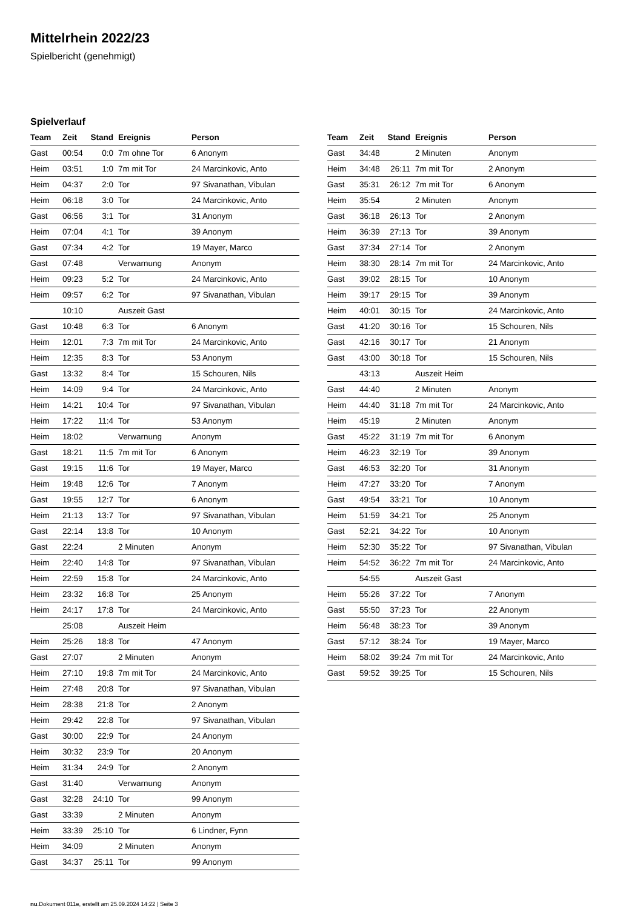Mittelrhein 2022/23
Spielbericht (genehmigt)
Spielverlauf
| Team | Zeit | Stand | Ereignis | Person |
| --- | --- | --- | --- | --- |
| Gast | 00:54 | 0:0 | 7m ohne Tor | 6 Anonym |
| Heim | 03:51 | 1:0 | 7m mit Tor | 24 Marcinkovic, Anto |
| Heim | 04:37 | 2:0 | Tor | 97 Sivanathan, Vibulan |
| Heim | 06:18 | 3:0 | Tor | 24 Marcinkovic, Anto |
| Gast | 06:56 | 3:1 | Tor | 31 Anonym |
| Heim | 07:04 | 4:1 | Tor | 39 Anonym |
| Gast | 07:34 | 4:2 | Tor | 19 Mayer, Marco |
| Gast | 07:48 | | Verwarnung | Anonym |
| Heim | 09:23 | 5:2 | Tor | 24 Marcinkovic, Anto |
| Heim | 09:57 | 6:2 | Tor | 97 Sivanathan, Vibulan |
| | 10:10 | | Auszeit Gast | |
| Gast | 10:48 | 6:3 | Tor | 6 Anonym |
| Heim | 12:01 | 7:3 | 7m mit Tor | 24 Marcinkovic, Anto |
| Heim | 12:35 | 8:3 | Tor | 53 Anonym |
| Gast | 13:32 | 8:4 | Tor | 15 Schouren, Nils |
| Heim | 14:09 | 9:4 | Tor | 24 Marcinkovic, Anto |
| Heim | 14:21 | 10:4 | Tor | 97 Sivanathan, Vibulan |
| Heim | 17:22 | 11:4 | Tor | 53 Anonym |
| Heim | 18:02 | | Verwarnung | Anonym |
| Gast | 18:21 | 11:5 | 7m mit Tor | 6 Anonym |
| Gast | 19:15 | 11:6 | Tor | 19 Mayer, Marco |
| Heim | 19:48 | 12:6 | Tor | 7 Anonym |
| Gast | 19:55 | 12:7 | Tor | 6 Anonym |
| Heim | 21:13 | 13:7 | Tor | 97 Sivanathan, Vibulan |
| Gast | 22:14 | 13:8 | Tor | 10 Anonym |
| Gast | 22:24 | | 2 Minuten | Anonym |
| Heim | 22:40 | 14:8 | Tor | 97 Sivanathan, Vibulan |
| Heim | 22:59 | 15:8 | Tor | 24 Marcinkovic, Anto |
| Heim | 23:32 | 16:8 | Tor | 25 Anonym |
| Heim | 24:17 | 17:8 | Tor | 24 Marcinkovic, Anto |
| | 25:08 | | Auszeit Heim | |
| Heim | 25:26 | 18:8 | Tor | 47 Anonym |
| Gast | 27:07 | | 2 Minuten | Anonym |
| Heim | 27:10 | 19:8 | 7m mit Tor | 24 Marcinkovic, Anto |
| Heim | 27:48 | 20:8 | Tor | 97 Sivanathan, Vibulan |
| Heim | 28:38 | 21:8 | Tor | 2 Anonym |
| Heim | 29:42 | 22:8 | Tor | 97 Sivanathan, Vibulan |
| Gast | 30:00 | 22:9 | Tor | 24 Anonym |
| Heim | 30:32 | 23:9 | Tor | 20 Anonym |
| Heim | 31:34 | 24:9 | Tor | 2 Anonym |
| Gast | 31:40 | | Verwarnung | Anonym |
| Gast | 32:28 | 24:10 | Tor | 99 Anonym |
| Gast | 33:39 | | 2 Minuten | Anonym |
| Heim | 33:39 | 25:10 | Tor | 6 Lindner, Fynn |
| Heim | 34:09 | | 2 Minuten | Anonym |
| Gast | 34:37 | 25:11 | Tor | 99 Anonym |
| Team | Zeit | Stand | Ereignis | Person |
| --- | --- | --- | --- | --- |
| Gast | 34:48 | | 2 Minuten | Anonym |
| Heim | 34:48 | 26:11 | 7m mit Tor | 2 Anonym |
| Gast | 35:31 | 26:12 | 7m mit Tor | 6 Anonym |
| Heim | 35:54 | | 2 Minuten | Anonym |
| Gast | 36:18 | 26:13 | Tor | 2 Anonym |
| Heim | 36:39 | 27:13 | Tor | 39 Anonym |
| Gast | 37:34 | 27:14 | Tor | 2 Anonym |
| Heim | 38:30 | 28:14 | 7m mit Tor | 24 Marcinkovic, Anto |
| Gast | 39:02 | 28:15 | Tor | 10 Anonym |
| Heim | 39:17 | 29:15 | Tor | 39 Anonym |
| Heim | 40:01 | 30:15 | Tor | 24 Marcinkovic, Anto |
| Gast | 41:20 | 30:16 | Tor | 15 Schouren, Nils |
| Gast | 42:16 | 30:17 | Tor | 21 Anonym |
| Gast | 43:00 | 30:18 | Tor | 15 Schouren, Nils |
| | 43:13 | | Auszeit Heim | |
| Gast | 44:40 | | 2 Minuten | Anonym |
| Heim | 44:40 | 31:18 | 7m mit Tor | 24 Marcinkovic, Anto |
| Heim | 45:19 | | 2 Minuten | Anonym |
| Gast | 45:22 | 31:19 | 7m mit Tor | 6 Anonym |
| Heim | 46:23 | 32:19 | Tor | 39 Anonym |
| Gast | 46:53 | 32:20 | Tor | 31 Anonym |
| Heim | 47:27 | 33:20 | Tor | 7 Anonym |
| Gast | 49:54 | 33:21 | Tor | 10 Anonym |
| Heim | 51:59 | 34:21 | Tor | 25 Anonym |
| Gast | 52:21 | 34:22 | Tor | 10 Anonym |
| Heim | 52:30 | 35:22 | Tor | 97 Sivanathan, Vibulan |
| Heim | 54:52 | 36:22 | 7m mit Tor | 24 Marcinkovic, Anto |
| | 54:55 | | Auszeit Gast | |
| Heim | 55:26 | 37:22 | Tor | 7 Anonym |
| Gast | 55:50 | 37:23 | Tor | 22 Anonym |
| Heim | 56:48 | 38:23 | Tor | 39 Anonym |
| Gast | 57:12 | 38:24 | Tor | 19 Mayer, Marco |
| Heim | 58:02 | 39:24 | 7m mit Tor | 24 Marcinkovic, Anto |
| Gast | 59:52 | 39:25 | Tor | 15 Schouren, Nils |
nu.Dokument 011e, erstellt am 25.09.2024 14:22 | Seite 3